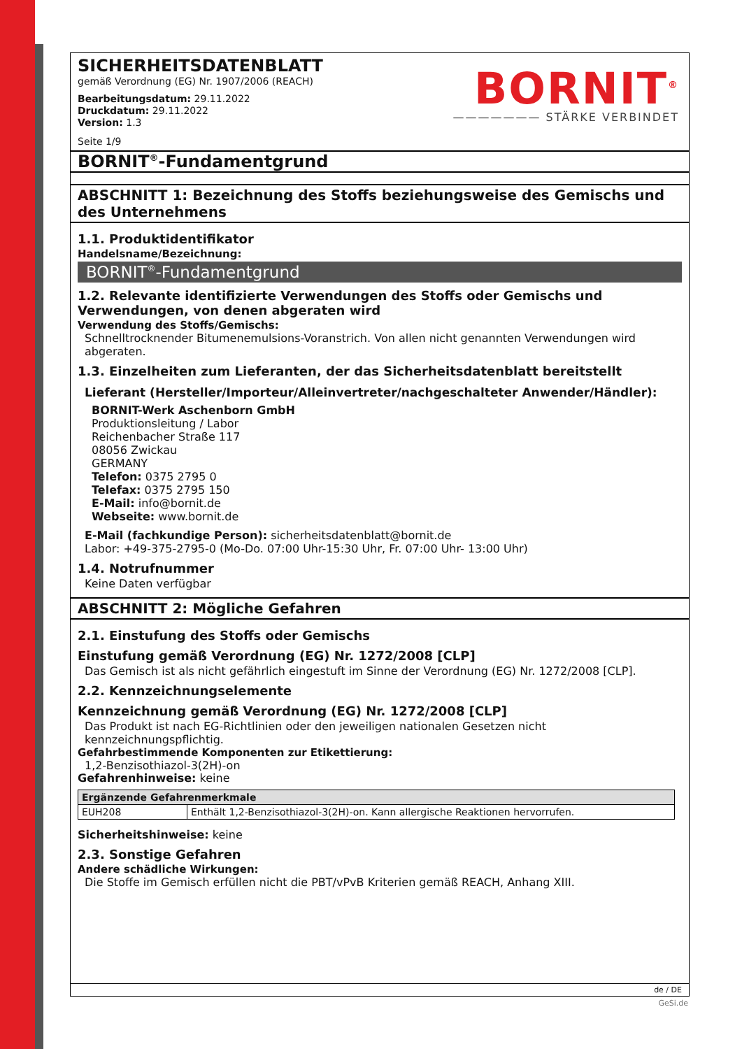BORNIT<sup>®</sup>
——————— STÄRKE VERBINDET
SICHERHEITSDATENBLATT
gemäß Verordnung (EG) Nr. 1907/2006 (REACH)
Bearbeitungsdatum: 29.11.2022
Druckdatum: 29.11.2022
Version: 1.3
Seite 1/9
BORNIT<sup>®</sup>-Fundamentgrund
ABSCHNITT 1: Bezeichnung des Stoffs beziehungsweise des Gemischs und des Unternehmens
1.1. Produktidentifikator
Handelsname/Bezeichnung:
BORNIT<sup>®</sup>-Fundamentgrund
1.2. Relevante identifizierte Verwendungen des Stoffs oder Gemischs und Verwendungen, von denen abgeraten wird
Verwendung des Stoffs/Gemischs:
Schnelltrocknender Bitumenemulsions-Voranstrich. Von allen nicht genannten Verwendungen wird abgeraten.
1.3. Einzelheiten zum Lieferanten, der das Sicherheitsdatenblatt bereitstellt
Lieferant (Hersteller/Importeur/Alleinvertreter/nachgeschalteter Anwender/Händler):
BORNIT-Werk Aschenborn GmbH
Produktionsleitung / Labor
Reichenbacher Straße 117
08056 Zwickau
GERMANY
Telefon: 0375 2795 0
Telefax: 0375 2795 150
E-Mail: info@bornit.de
Webseite: www.bornit.de
E-Mail (fachkundige Person): sicherheitsdatenblatt@bornit.de
Labor: +49-375-2795-0 (Mo-Do. 07:00 Uhr-15:30 Uhr, Fr. 07:00 Uhr- 13:00 Uhr)
1.4. Notrufnummer
Keine Daten verfügbar
ABSCHNITT 2: Mögliche Gefahren
2.1. Einstufung des Stoffs oder Gemischs
Einstufung gemäß Verordnung (EG) Nr. 1272/2008 [CLP]
Das Gemisch ist als nicht gefährlich eingestuft im Sinne der Verordnung (EG) Nr. 1272/2008 [CLP].
2.2. Kennzeichnungselemente
Kennzeichnung gemäß Verordnung (EG) Nr. 1272/2008 [CLP]
Das Produkt ist nach EG-Richtlinien oder den jeweiligen nationalen Gesetzen nicht kennzeichnungspflichtig.
Gefahrbestimmende Komponenten zur Etikettierung:
1,2-Benzisothiazol-3(2H)-on
Gefahrenhinweise: keine
| Ergänzende Gefahrenmerkmale | |
| --- | --- |
| EUH208 | Enthält 1,2-Benzisothiazol-3(2H)-on. Kann allergische Reaktionen hervorrufen. |
Sicherheitshinweise: keine
2.3. Sonstige Gefahren
Andere schädliche Wirkungen:
Die Stoffe im Gemisch erfüllen nicht die PBT/vPvB Kriterien gemäß REACH, Anhang XIII.
de / DE
GeSi.de